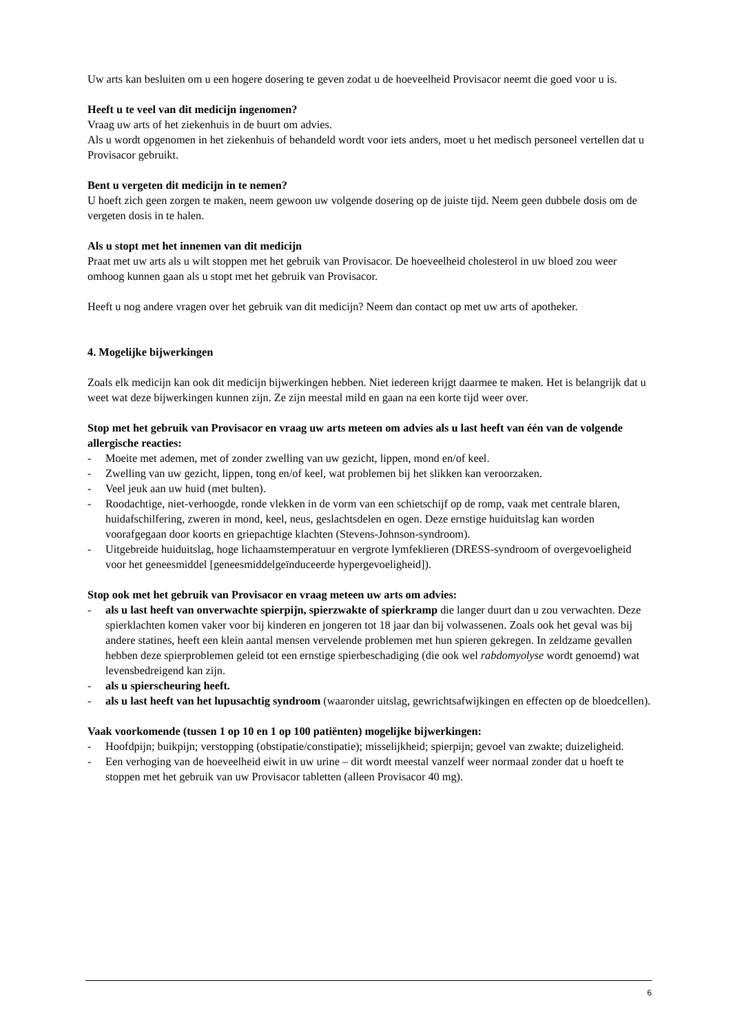Uw arts kan besluiten om u een hogere dosering te geven zodat u de hoeveelheid Provisacor neemt die goed voor u is.
Heeft u te veel van dit medicijn ingenomen?
Vraag uw arts of het ziekenhuis in de buurt om advies.
Als u wordt opgenomen in het ziekenhuis of behandeld wordt voor iets anders, moet u het medisch personeel vertellen dat u Provisacor gebruikt.
Bent u vergeten dit medicijn in te nemen?
U hoeft zich geen zorgen te maken, neem gewoon uw volgende dosering op de juiste tijd. Neem geen dubbele dosis om de vergeten dosis in te halen.
Als u stopt met het innemen van dit medicijn
Praat met uw arts als u wilt stoppen met het gebruik van Provisacor. De hoeveelheid cholesterol in uw bloed zou weer omhoog kunnen gaan als u stopt met het gebruik van Provisacor.
Heeft u nog andere vragen over het gebruik van dit medicijn? Neem dan contact op met uw arts of apotheker.
4. Mogelijke bijwerkingen
Zoals elk medicijn kan ook dit medicijn bijwerkingen hebben. Niet iedereen krijgt daarmee te maken. Het is belangrijk dat u weet wat deze bijwerkingen kunnen zijn. Ze zijn meestal mild en gaan na een korte tijd weer over.
Stop met het gebruik van Provisacor en vraag uw arts meteen om advies als u last heeft van één van de volgende allergische reacties:
- Moeite met ademen, met of zonder zwelling van uw gezicht, lippen, mond en/of keel.
- Zwelling van uw gezicht, lippen, tong en/of keel, wat problemen bij het slikken kan veroorzaken.
- Veel jeuk aan uw huid (met bulten).
- Roodachtige, niet-verhoogde, ronde vlekken in de vorm van een schietschijf op de romp, vaak met centrale blaren, huidafschilfering, zweren in mond, keel, neus, geslachtsdelen en ogen. Deze ernstige huiduitslag kan worden voorafgegaan door koorts en griepachtige klachten (Stevens-Johnson-syndroom).
- Uitgebreide huiduitslag, hoge lichaamstemperatuur en vergrote lymfeklieren (DRESS-syndroom of overgevoeligheid voor het geneesmiddel [geneesmiddelgeïnduceerde hypergevoeligheid]).
Stop ook met het gebruik van Provisacor en vraag meteen uw arts om advies:
- als u last heeft van onverwachte spierpijn, spierzwakte of spierkramp die langer duurt dan u zou verwachten. Deze spierklachten komen vaker voor bij kinderen en jongeren tot 18 jaar dan bij volwassenen. Zoals ook het geval was bij andere statines, heeft een klein aantal mensen vervelende problemen met hun spieren gekregen. In zeldzame gevallen hebben deze spierproblemen geleid tot een ernstige spierbeschadiging (die ook wel rabdomyolyse wordt genoemd) wat levensbedreigend kan zijn.
- als u spierscheuring heeft.
- als u last heeft van het lupusachtig syndroom (waaronder uitslag, gewrichtsafwijkingen en effecten op de bloedcellen).
Vaak voorkomende (tussen 1 op 10 en 1 op 100 patiënten) mogelijke bijwerkingen:
- Hoofdpijn; buikpijn; verstopping (obstipatie/constipatie); misselijkheid; spierpijn; gevoel van zwakte; duizeligheid.
- Een verhoging van de hoeveelheid eiwit in uw urine – dit wordt meestal vanzelf weer normaal zonder dat u hoeft te stoppen met het gebruik van uw Provisacor tabletten (alleen Provisacor 40 mg).
6